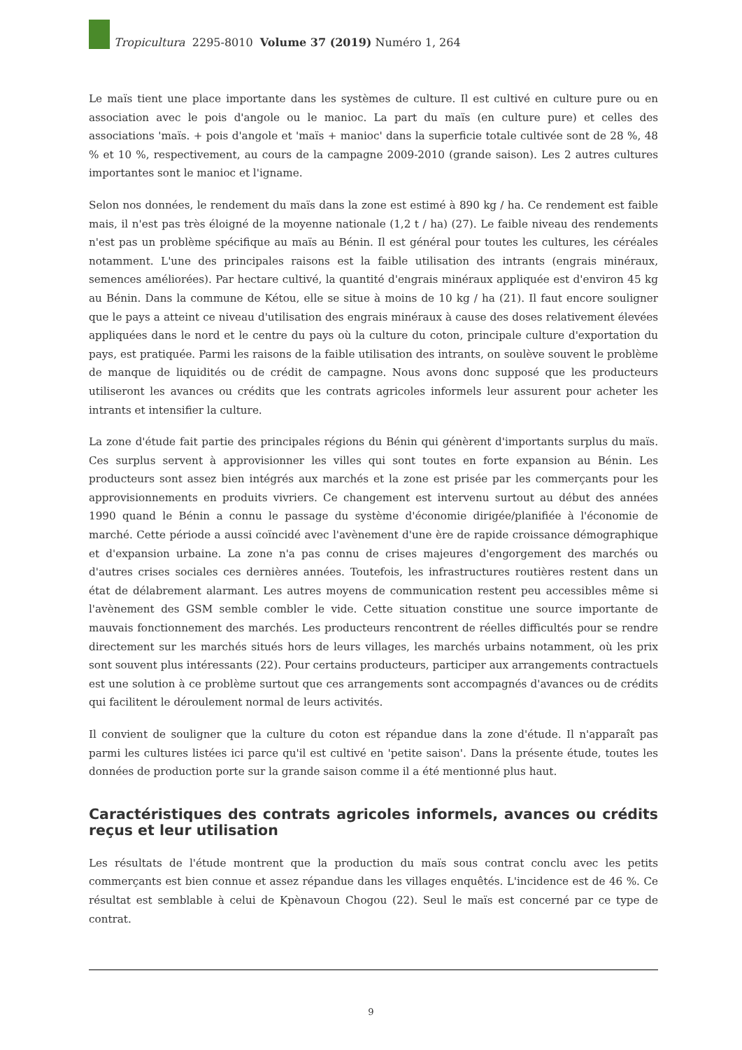Tropicultura 2295-8010 Volume 37 (2019) Numéro 1, 264
Le maïs tient une place importante dans les systèmes de culture. Il est cultivé en culture pure ou en association avec le pois d'angole ou le manioc. La part du maïs (en culture pure) et celles des associations 'maïs. + pois d'angole et 'maïs + manioc' dans la superficie totale cultivée sont de 28 %, 48 % et 10 %, respectivement, au cours de la campagne 2009-2010 (grande saison). Les 2 autres cultures importantes sont le manioc et l'igname.
Selon nos données, le rendement du maïs dans la zone est estimé à 890 kg / ha. Ce rendement est faible mais, il n'est pas très éloigné de la moyenne nationale (1,2 t / ha) (27). Le faible niveau des rendements n'est pas un problème spécifique au maïs au Bénin. Il est général pour toutes les cultures, les céréales notamment. L'une des principales raisons est la faible utilisation des intrants (engrais minéraux, semences améliorées). Par hectare cultivé, la quantité d'engrais minéraux appliquée est d'environ 45 kg au Bénin. Dans la commune de Kétou, elle se situe à moins de 10 kg / ha (21). Il faut encore souligner que le pays a atteint ce niveau d'utilisation des engrais minéraux à cause des doses relativement élevées appliquées dans le nord et le centre du pays où la culture du coton, principale culture d'exportation du pays, est pratiquée. Parmi les raisons de la faible utilisation des intrants, on soulève souvent le problème de manque de liquidités ou de crédit de campagne. Nous avons donc supposé que les producteurs utiliseront les avances ou crédits que les contrats agricoles informels leur assurent pour acheter les intrants et intensifier la culture.
La zone d'étude fait partie des principales régions du Bénin qui génèrent d'importants surplus du maïs. Ces surplus servent à approvisionner les villes qui sont toutes en forte expansion au Bénin. Les producteurs sont assez bien intégrés aux marchés et la zone est prisée par les commerçants pour les approvisionnements en produits vivriers. Ce changement est intervenu surtout au début des années 1990 quand le Bénin a connu le passage du système d'économie dirigée/planifiée à l'économie de marché. Cette période a aussi coïncidé avec l'avènement d'une ère de rapide croissance démographique et d'expansion urbaine. La zone n'a pas connu de crises majeures d'engorgement des marchés ou d'autres crises sociales ces dernières années. Toutefois, les infrastructures routières restent dans un état de délabrement alarmant. Les autres moyens de communication restent peu accessibles même si l'avènement des GSM semble combler le vide. Cette situation constitue une source importante de mauvais fonctionnement des marchés. Les producteurs rencontrent de réelles difficultés pour se rendre directement sur les marchés situés hors de leurs villages, les marchés urbains notamment, où les prix sont souvent plus intéressants (22). Pour certains producteurs, participer aux arrangements contractuels est une solution à ce problème surtout que ces arrangements sont accompagnés d'avances ou de crédits qui facilitent le déroulement normal de leurs activités.
Il convient de souligner que la culture du coton est répandue dans la zone d'étude. Il n'apparaît pas parmi les cultures listées ici parce qu'il est cultivé en 'petite saison'. Dans la présente étude, toutes les données de production porte sur la grande saison comme il a été mentionné plus haut.
Caractéristiques des contrats agricoles informels, avances ou crédits reçus et leur utilisation
Les résultats de l'étude montrent que la production du maïs sous contrat conclu avec les petits commerçants est bien connue et assez répandue dans les villages enquêtés. L'incidence est de 46 %. Ce résultat est semblable à celui de Kpènavoun Chogou (22). Seul le maïs est concerné par ce type de contrat.
9